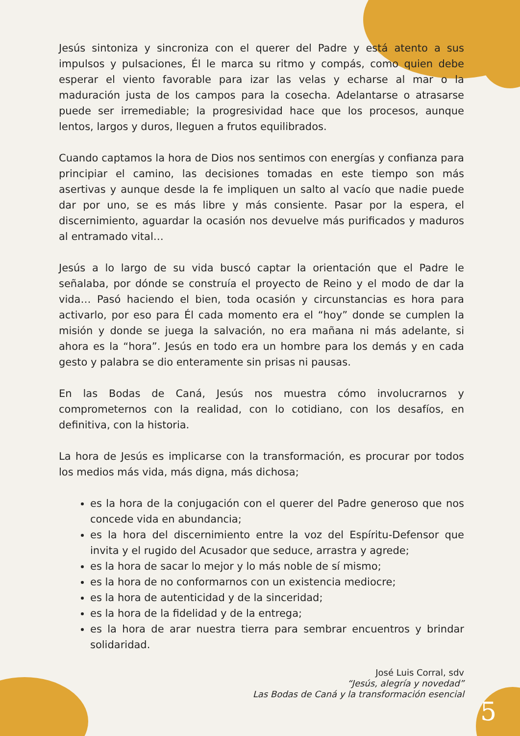Jesús sintoniza y sincroniza con el querer del Padre y está atento a sus impulsos y pulsaciones, Él le marca su ritmo y compás, como quien debe esperar el viento favorable para izar las velas y echarse al mar o la maduración justa de los campos para la cosecha. Adelantarse o atrasarse puede ser irremediable; la progresividad hace que los procesos, aunque lentos, largos y duros, lleguen a frutos equilibrados.
Cuando captamos la hora de Dios nos sentimos con energías y confianza para principiar el camino, las decisiones tomadas en este tiempo son más asertivas y aunque desde la fe impliquen un salto al vacío que nadie puede dar por uno, se es más libre y más consiente. Pasar por la espera, el discernimiento, aguardar la ocasión nos devuelve más purificados y maduros al entramado vital…
Jesús a lo largo de su vida buscó captar la orientación que el Padre le señalaba, por dónde se construía el proyecto de Reino y el modo de dar la vida… Pasó haciendo el bien, toda ocasión y circunstancias es hora para activarlo, por eso para Él cada momento era el “hoy” donde se cumplen la misión y donde se juega la salvación, no era mañana ni más adelante, si ahora es la “hora”. Jesús en todo era un hombre para los demás y en cada gesto y palabra se dio enteramente sin prisas ni pausas.
En las Bodas de Caná, Jesús nos muestra cómo involucrarnos y comprometernos con la realidad, con lo cotidiano, con los desafíos, en definitiva, con la historia.
La hora de Jesús es implicarse con la transformación, es procurar por todos los medios más vida, más digna, más dichosa;
es la hora de la conjugación con el querer del Padre generoso que nos concede vida en abundancia;
es la hora del discernimiento entre la voz del Espíritu-Defensor que invita y el rugido del Acusador que seduce, arrastra y agrede;
es la hora de sacar lo mejor y lo más noble de sí mismo;
es la hora de no conformarnos con un existencia mediocre;
es la hora de autenticidad y de la sinceridad;
es la hora de la fidelidad y de la entrega;
es la hora de arar nuestra tierra para sembrar encuentros y brindar solidaridad.
José Luis Corral, sdv
“Jesús, alegría y novedad”
Las Bodas de Caná y la transformación esencial
5